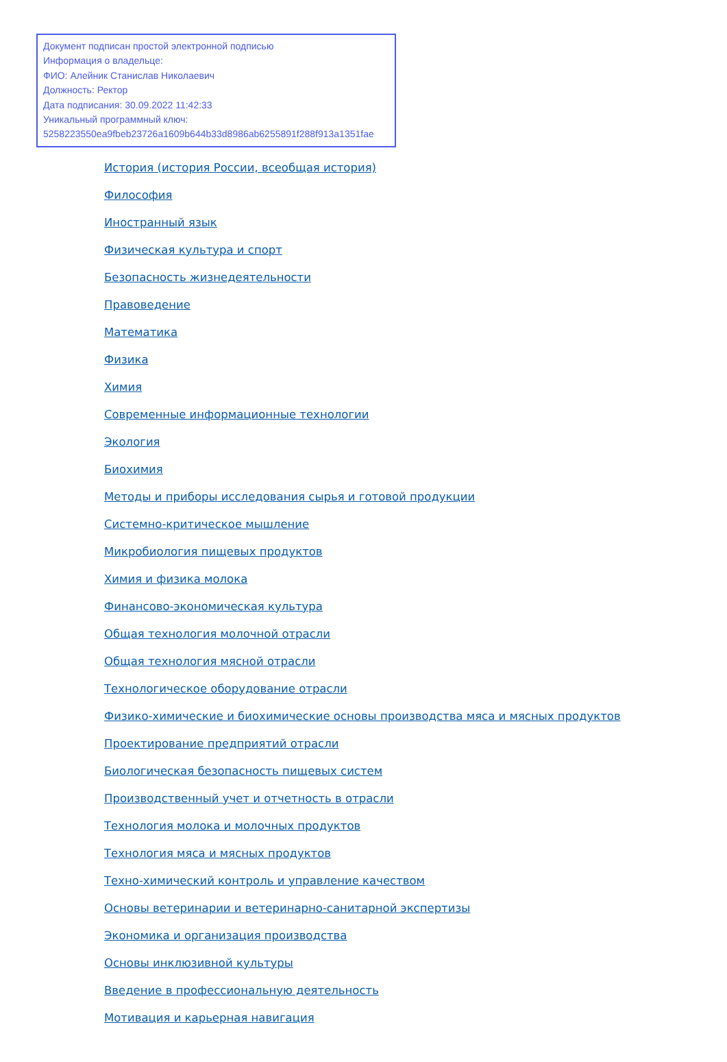Документ подписан простой электронной подписью
Информация о владельце:
ФИО: Алейник Станислав Николаевич
Должность: Ректор
Дата подписания: 30.09.2022 11:42:33
Уникальный программный ключ:
5258223550ea9fbeb23726a1609b644b33d8986ab6255891f288f913a1351fae
История (история России, всеобщая история)
Философия
Иностранный язык
Физическая культура и спорт
Безопасность жизнедеятельности
Правоведение
Математика
Физика
Химия
Современные информационные технологии
Экология
Биохимия
Методы и приборы исследования сырья и готовой продукции
Системно-критическое мышление
Микробиология пищевых продуктов
Химия и физика молока
Финансово-экономическая культура
Общая технология молочной отрасли
Общая технология мясной отрасли
Технологическое оборудование отрасли
Физико-химические и биохимические основы производства мяса и мясных продуктов
Проектирование предприятий отрасли
Биологическая безопасность пищевых систем
Производственный учет и отчетность в отрасли
Технология молока и молочных продуктов
Технология мяса и мясных продуктов
Техно-химический контроль и управление качеством
Основы ветеринарии и ветеринарно-санитарной экспертизы
Экономика и организация производства
Основы инклюзивной культуры
Введение в профессиональную деятельность
Мотивация и карьерная навигация